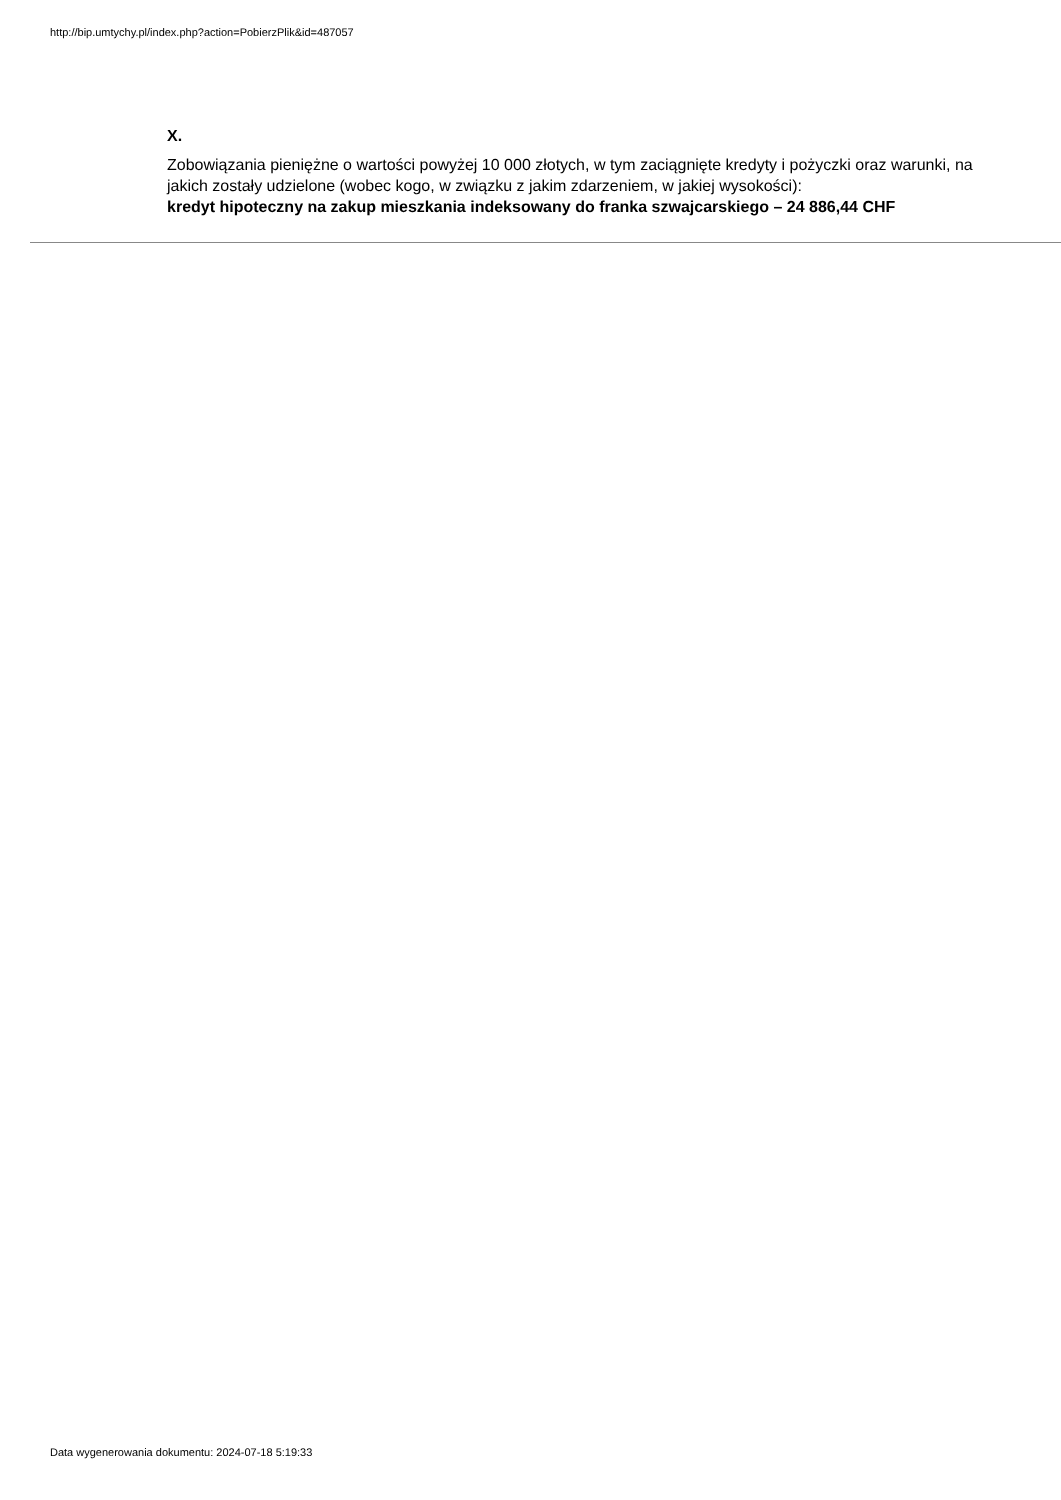http://bip.umtychy.pl/index.php?action=PobierzPlik&id=487057
X.
Zobowiązania pieniężne o wartości powyżej 10 000 złotych, w tym zaciągnięte kredyty i pożyczki oraz warunki, na jakich zostały udzielone (wobec kogo, w związku z jakim zdarzeniem, w jakiej wysokości):
kredyt hipoteczny na zakup mieszkania indeksowany do franka szwajcarskiego – 24 886,44 CHF
Data wygenerowania dokumentu: 2024-07-18 5:19:33